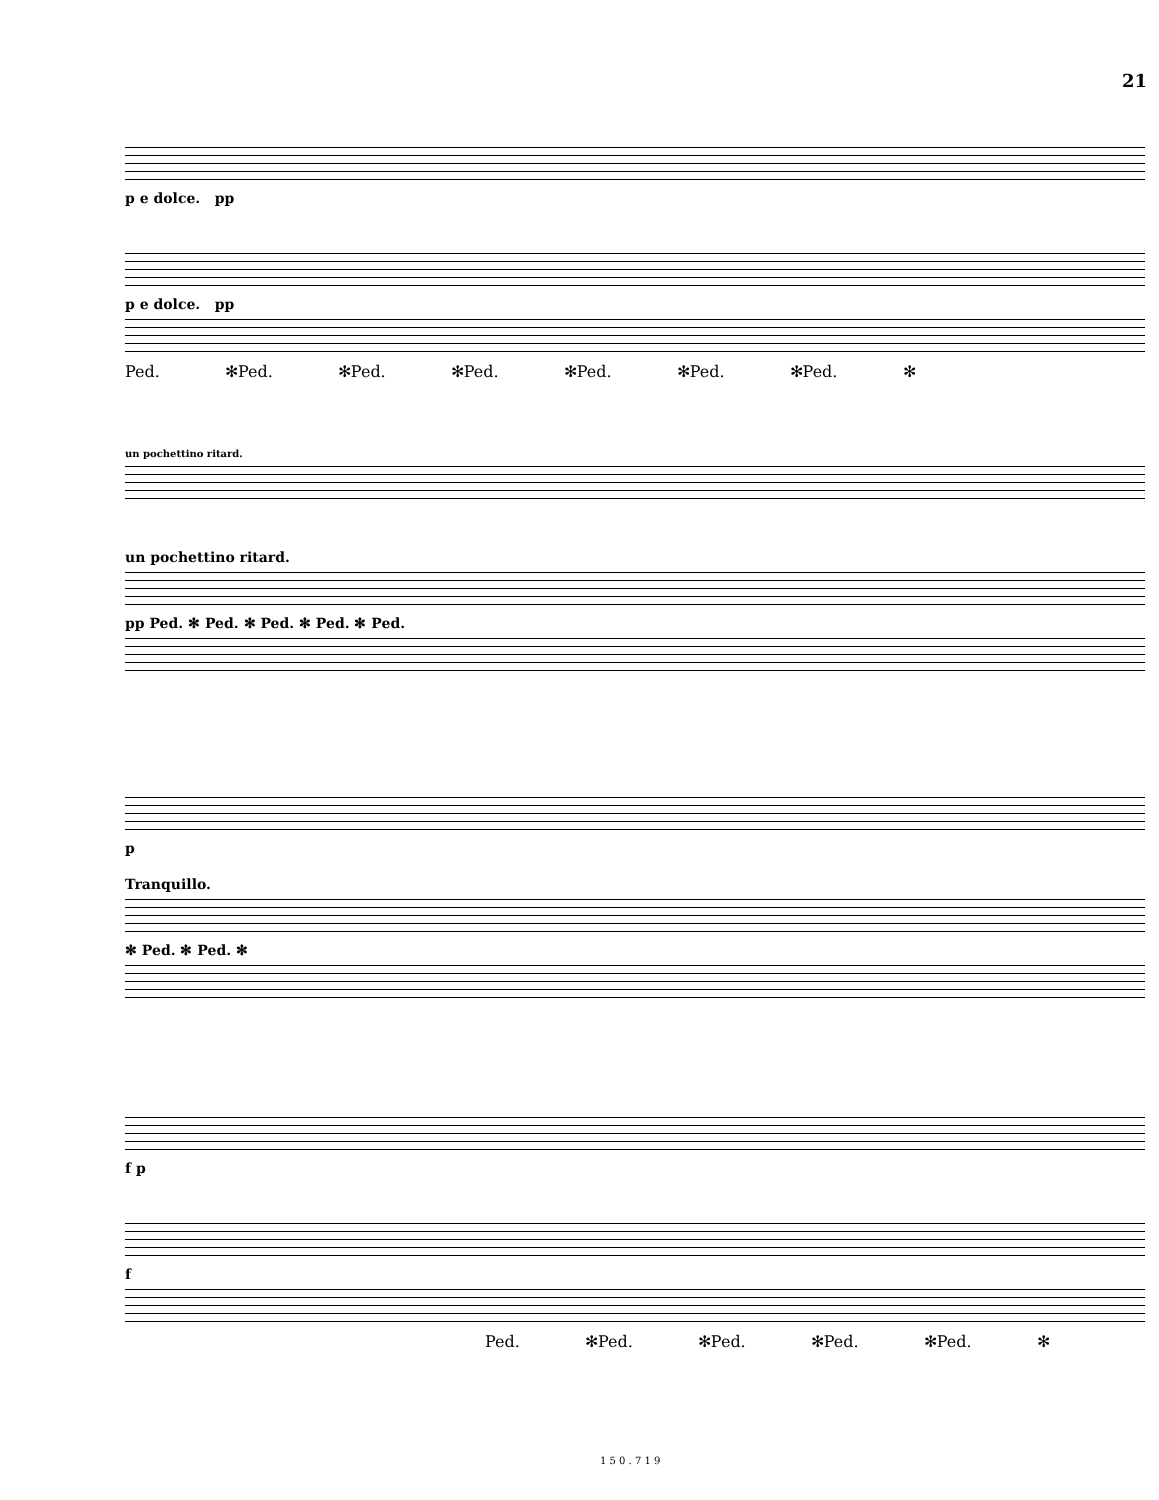21
p e dolce. pp
p e dolce. pp
Ped. ✻Ped. ✻Ped. ✻Ped. ✻Ped. ✻Ped. ✻Ped. ✻
un pochettino ritard.
un pochettino ritard.
pp Ped. ✻ Ped. ✻ Ped. ✻ Ped. ✻ Ped.
p
Tranquillo.
✻ Ped. ✻ Ped. ✻
f p
f
Ped. ✻Ped. ✻Ped. ✻Ped. ✻Ped. ✻
1 5 0 . 7 1 9